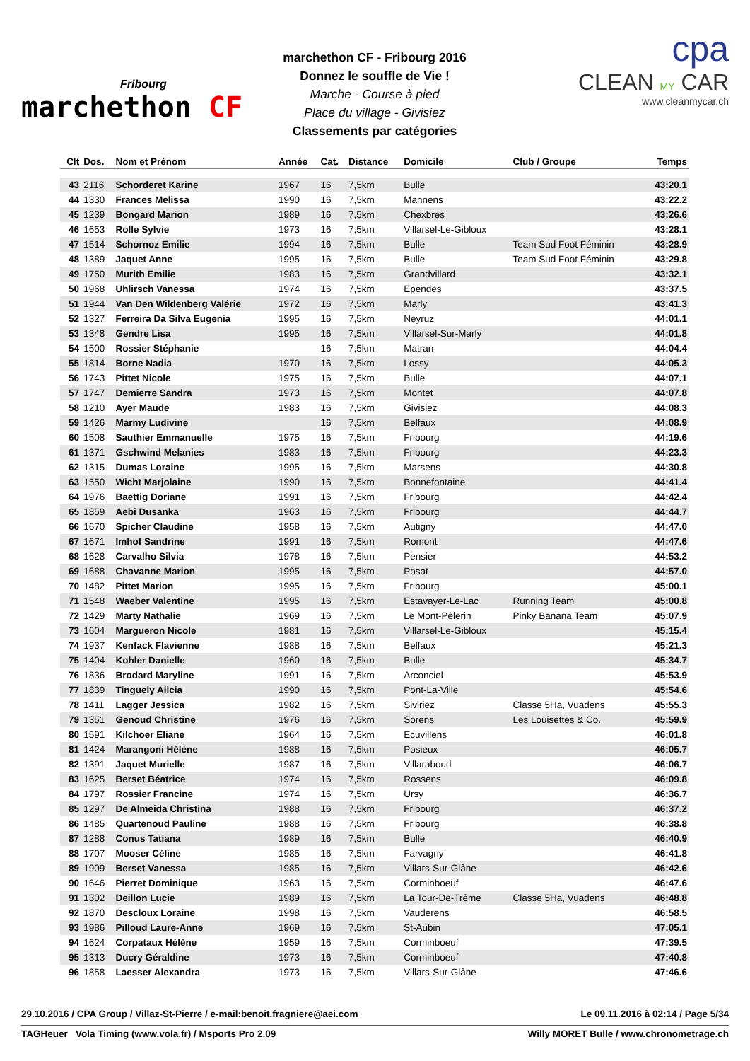Fribourg
marchethon CF
marchethon CF - Fribourg 2016
Donnez le souffle de Vie !
Marche - Course à pied
Place du village - Givisiez
Classements par catégories
cpa
CLEAN MY CAR
www.cleanmycar.ch
| Clt | Dos. | Nom et Prénom | Année | Cat. | Distance | Domicile | Club / Groupe | Temps |
| --- | --- | --- | --- | --- | --- | --- | --- | --- |
| 43 | 2116 | Schorderet Karine | 1967 | 16 | 7,5km | Bulle | | 43:20.1 |
| 44 | 1330 | Frances Melissa | 1990 | 16 | 7,5km | Mannens | | 43:22.2 |
| 45 | 1239 | Bongard Marion | 1989 | 16 | 7,5km | Chexbres | | 43:26.6 |
| 46 | 1653 | Rolle Sylvie | 1973 | 16 | 7,5km | Villarsel-Le-Gibloux | | 43:28.1 |
| 47 | 1514 | Schornoz Emilie | 1994 | 16 | 7,5km | Bulle | Team Sud Foot Féminin | 43:28.9 |
| 48 | 1389 | Jaquet Anne | 1995 | 16 | 7,5km | Bulle | Team Sud Foot Féminin | 43:29.8 |
| 49 | 1750 | Murith Emilie | 1983 | 16 | 7,5km | Grandvillard | | 43:32.1 |
| 50 | 1968 | Uhlirsch Vanessa | 1974 | 16 | 7,5km | Ependes | | 43:37.5 |
| 51 | 1944 | Van Den Wildenberg Valérie | 1972 | 16 | 7,5km | Marly | | 43:41.3 |
| 52 | 1327 | Ferreira Da Silva Eugenia | 1995 | 16 | 7,5km | Neyruz | | 44:01.1 |
| 53 | 1348 | Gendre Lisa | 1995 | 16 | 7,5km | Villarsel-Sur-Marly | | 44:01.8 |
| 54 | 1500 | Rossier Stéphanie | | 16 | 7,5km | Matran | | 44:04.4 |
| 55 | 1814 | Borne Nadia | 1970 | 16 | 7,5km | Lossy | | 44:05.3 |
| 56 | 1743 | Pittet Nicole | 1975 | 16 | 7,5km | Bulle | | 44:07.1 |
| 57 | 1747 | Demierre Sandra | 1973 | 16 | 7,5km | Montet | | 44:07.8 |
| 58 | 1210 | Ayer Maude | 1983 | 16 | 7,5km | Givisiez | | 44:08.3 |
| 59 | 1426 | Marmy Ludivine | | 16 | 7,5km | Belfaux | | 44:08.9 |
| 60 | 1508 | Sauthier Emmanuelle | 1975 | 16 | 7,5km | Fribourg | | 44:19.6 |
| 61 | 1371 | Gschwind Melanies | 1983 | 16 | 7,5km | Fribourg | | 44:23.3 |
| 62 | 1315 | Dumas Loraine | 1995 | 16 | 7,5km | Marsens | | 44:30.8 |
| 63 | 1550 | Wicht Marjolaine | 1990 | 16 | 7,5km | Bonnefontaine | | 44:41.4 |
| 64 | 1976 | Baettig Doriane | 1991 | 16 | 7,5km | Fribourg | | 44:42.4 |
| 65 | 1859 | Aebi Dusanka | 1963 | 16 | 7,5km | Fribourg | | 44:44.7 |
| 66 | 1670 | Spicher Claudine | 1958 | 16 | 7,5km | Autigny | | 44:47.0 |
| 67 | 1671 | Imhof Sandrine | 1991 | 16 | 7,5km | Romont | | 44:47.6 |
| 68 | 1628 | Carvalho Silvia | 1978 | 16 | 7,5km | Pensier | | 44:53.2 |
| 69 | 1688 | Chavanne Marion | 1995 | 16 | 7,5km | Posat | | 44:57.0 |
| 70 | 1482 | Pittet Marion | 1995 | 16 | 7,5km | Fribourg | | 45:00.1 |
| 71 | 1548 | Waeber Valentine | 1995 | 16 | 7,5km | Estavayer-Le-Lac | Running Team | 45:00.8 |
| 72 | 1429 | Marty Nathalie | 1969 | 16 | 7,5km | Le Mont-Pèlerin | Pinky Banana Team | 45:07.9 |
| 73 | 1604 | Margueron Nicole | 1981 | 16 | 7,5km | Villarsel-Le-Gibloux | | 45:15.4 |
| 74 | 1937 | Kenfack Flavienne | 1988 | 16 | 7,5km | Belfaux | | 45:21.3 |
| 75 | 1404 | Kohler Danielle | 1960 | 16 | 7,5km | Bulle | | 45:34.7 |
| 76 | 1836 | Brodard Maryline | 1991 | 16 | 7,5km | Arconciel | | 45:53.9 |
| 77 | 1839 | Tinguely Alicia | 1990 | 16 | 7,5km | Pont-La-Ville | | 45:54.6 |
| 78 | 1411 | Lagger Jessica | 1982 | 16 | 7,5km | Siviriez | Classe 5Ha, Vuadens | 45:55.3 |
| 79 | 1351 | Genoud Christine | 1976 | 16 | 7,5km | Sorens | Les Louisettes & Co. | 45:59.9 |
| 80 | 1591 | Kilchoer Eliane | 1964 | 16 | 7,5km | Ecuvillens | | 46:01.8 |
| 81 | 1424 | Marangoni Hélène | 1988 | 16 | 7,5km | Posieux | | 46:05.7 |
| 82 | 1391 | Jaquet Murielle | 1987 | 16 | 7,5km | Villaraboud | | 46:06.7 |
| 83 | 1625 | Berset Béatrice | 1974 | 16 | 7,5km | Rossens | | 46:09.8 |
| 84 | 1797 | Rossier Francine | 1974 | 16 | 7,5km | Ursy | | 46:36.7 |
| 85 | 1297 | De Almeida Christina | 1988 | 16 | 7,5km | Fribourg | | 46:37.2 |
| 86 | 1485 | Quartenoud Pauline | 1988 | 16 | 7,5km | Fribourg | | 46:38.8 |
| 87 | 1288 | Conus Tatiana | 1989 | 16 | 7,5km | Bulle | | 46:40.9 |
| 88 | 1707 | Mooser Céline | 1985 | 16 | 7,5km | Farvagny | | 46:41.8 |
| 89 | 1909 | Berset Vanessa | 1985 | 16 | 7,5km | Villars-Sur-Glâne | | 46:42.6 |
| 90 | 1646 | Pierret Dominique | 1963 | 16 | 7,5km | Corminboeuf | | 46:47.6 |
| 91 | 1302 | Deillon Lucie | 1989 | 16 | 7,5km | La Tour-De-Trême | Classe 5Ha, Vuadens | 46:48.8 |
| 92 | 1870 | Descloux Loraine | 1998 | 16 | 7,5km | Vauderens | | 46:58.5 |
| 93 | 1986 | Pilloud Laure-Anne | 1969 | 16 | 7,5km | St-Aubin | | 47:05.1 |
| 94 | 1624 | Corpataux Hélène | 1959 | 16 | 7,5km | Corminboeuf | | 47:39.5 |
| 95 | 1313 | Ducry Géraldine | 1973 | 16 | 7,5km | Corminboeuf | | 47:40.8 |
| 96 | 1858 | Laesser Alexandra | 1973 | 16 | 7,5km | Villars-Sur-Glâne | | 47:46.6 |
29.10.2016 / CPA Group / Villaz-St-Pierre / e-mail:benoit.fragniere@aei.com Le 09.11.2016 à 02:14 / Page 5/34
TAGHeuer Vola Timing (www.vola.fr) / Msports Pro 2.09 Willy MORET Bulle / www.chronometrage.ch